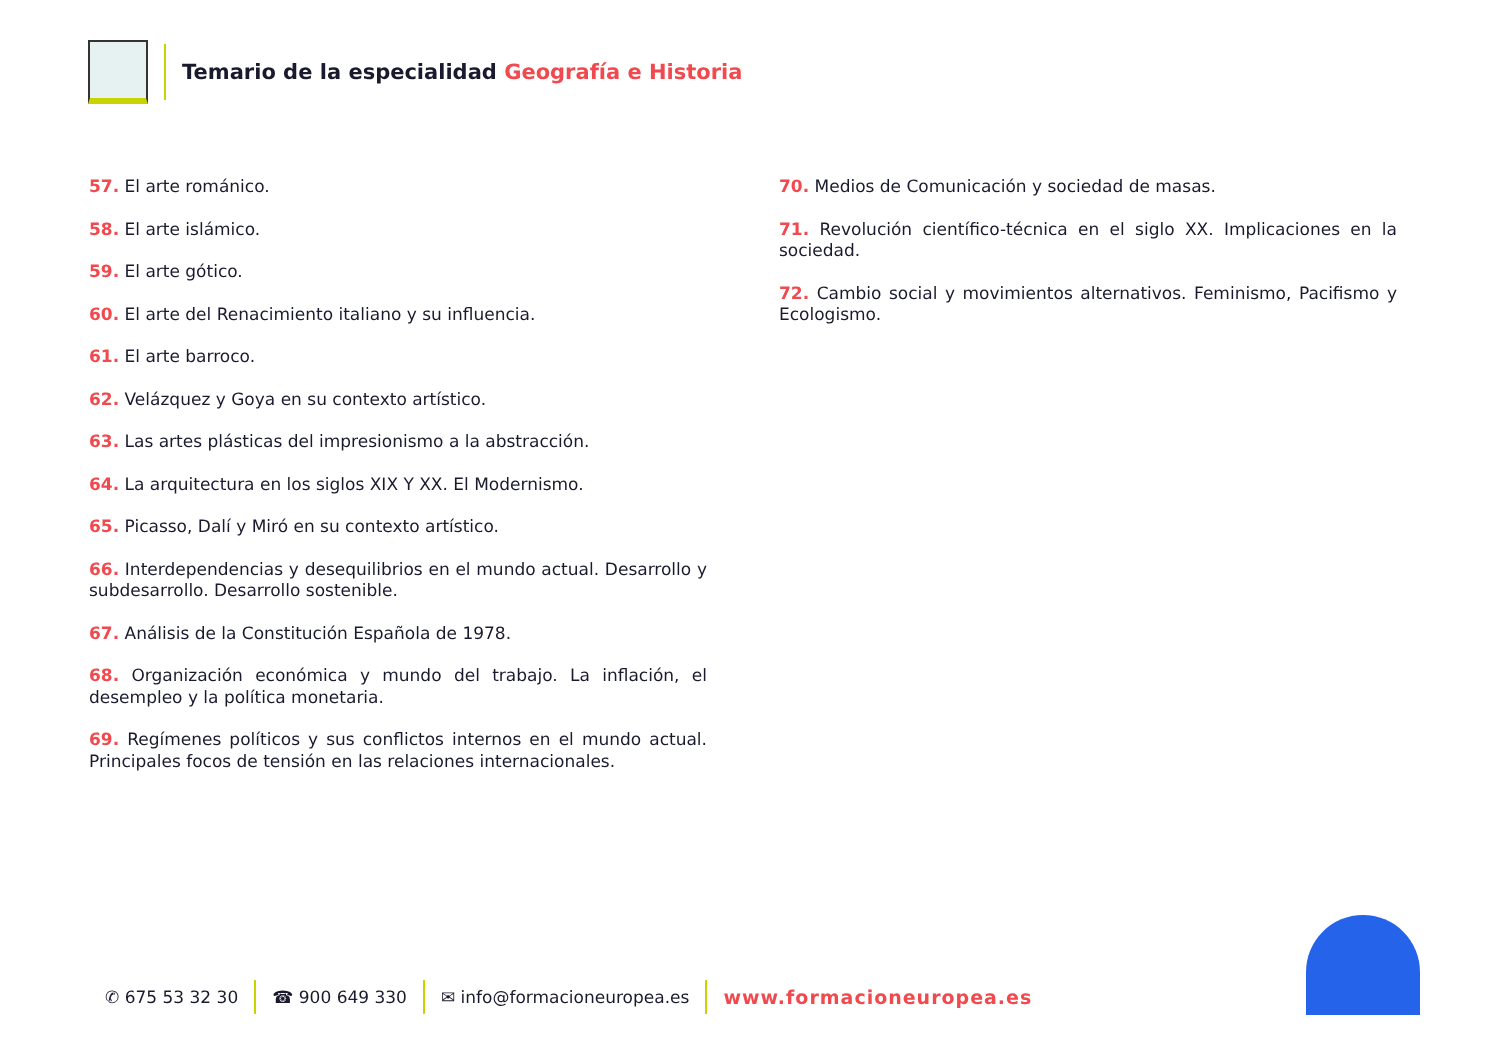Temario de la especialidad Geografía e Historia
57. El arte románico.
58. El arte islámico.
59. El arte gótico.
60. El arte del Renacimiento italiano y su influencia.
61. El arte barroco.
62. Velázquez y Goya en su contexto artístico.
63. Las artes plásticas del impresionismo a la abstracción.
64. La arquitectura en los siglos XIX Y XX. El Modernismo.
65. Picasso, Dalí y Miró en su contexto artístico.
66. Interdependencias y desequilibrios en el mundo actual. Desarrollo y subdesarrollo. Desarrollo sostenible.
67. Análisis de la Constitución Española de 1978.
68. Organización económica y mundo del trabajo. La inflación, el desempleo y la política monetaria.
69. Regímenes políticos y sus conflictos internos en el mundo actual. Principales focos de tensión en las relaciones internacionales.
70. Medios de Comunicación y sociedad de masas.
71. Revolución científico-técnica en el siglo XX. Implicaciones en la sociedad.
72. Cambio social y movimientos alternativos. Feminismo, Pacifismo y Ecologismo.
✆ 675 53 32 30 ☎ 900 649 330 ✉ info@formacioneuropea.es www.formacioneuropea.es